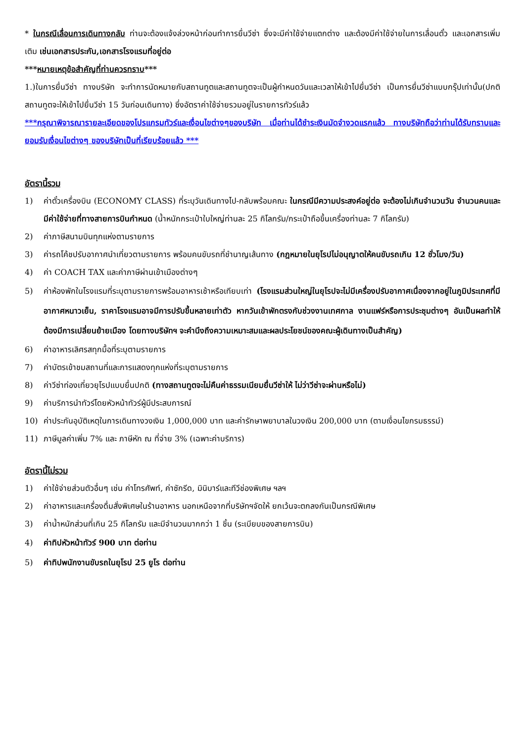* ในกรณีเลื่อนการเดินทางกลับ ท่านจะต้องแจ้งล่วงหน้าก่อนทำการยื่นวีซ่า ซึ่งจะมีค่าใช้จ่ายแตกต่าง และต้องมีค่าใช้จ่ายในการเลื่อนตั๋ว และเอกสารเพิ่มเติม เช่นเอกสารประกัน,เอกสารโรงแรมที่อยู่ต่อ
***หมายเหตุข้อสำคัญที่ท่านควรทราบ***
1.)ในการยื่นวีซ่า ทางบริษัท จะทำการนัดหมายกับสถานทูตและสถานทูตจะเป็นผู้กำหนดวันและเวลาให้เข้าไปยื่นวีซ่า เป็นการยื่นวีซ่าแบบกรุ๊ปเท่านั้น(ปกติสถานทูตจะให้เข้าไปยื่นวีซ่า 15 วันก่อนเดินทาง) ซึ่งอัตราค่าใช้จ่ายรวมอยู่ในรายการทัวร์แล้ว
***กรุณาพิจารณารายละเอียดของโปรแกรมทัวร์และเงื่อนไขต่างๆของบริษัท เมื่อท่านได้ชำระเงินมัดจำงวดแรกแล้ว ทางบริษัทถือว่าท่านได้รับทราบและยอมรับเงื่อนไขต่างๆ ของบริษัทเป็นที่เรียบร้อยแล้ว ***
อัตรานี้รวม
1) ค่าตั๋วเครื่องบิน (ECONOMY CLASS) ที่ระบุวันเดินทางไป-กลับพร้อมคณะ ในกรณีมีความประสงค์อยู่ต่อ จะต้องไม่เกินจำนวนวัน จำนวนคนและมีค่าใช้จ่ายที่ทางสายการบินกำหนด (น้ำหนักกระเป๋าใบใหญ่ท่านละ 25 กิโลกรัม/กระเป๋าถือขึ้นเครื่องท่านละ 7 กิโลกรัม)
2) ค่าภาษีสนามบินทุกแห่งตามรายการ
3) ค่ารถโค้ชปรับอากาศนำเที่ยวตามรายการ พร้อมคนขับรถที่ชำนาญเส้นทาง (กฎหมายในยุโรปไม่อนุญาตให้คนขับรถเกิน 12 ชั่วโมง/วัน)
4) ค่า COACH TAX และค่าภาษีผ่านเข้าเมืองต่างๆ
5) ค่าห้องพักในโรงแรมที่ระบุตามรายการพร้อมอาหารเช้าหรือเทียบเท่า (โรงแรมส่วนใหญ่ในยุโรปจะไม่มีเครื่องปรับอากาศเนื่องจากอยู่ในภูมิประเทศที่มีอากาศหนาวเย็น, ราคาโรงแรมอาจมีการปรับขึ้นหลายเท่าตัว หากวันเข้าพักตรงกับช่วงงานเทศกาล งานแฟร์หรือการประชุมต่างๆ อันเป็นผลทำให้ต้องมีการเปลี่ยนย้ายเมือง โดยทางบริษัทฯ จะคำนึงถึงความเหมาะสมและผลประโยชน์ของคณะผู้เดินทางเป็นสำคัญ)
6) ค่าอาหารเลิศรสทุกมื้อที่ระบุตามรายการ
7) ค่าบัตรเข้าชมสถานที่และการแสดงทุกแห่งที่ระบุตามรายการ
8) ค่าวีซ่าท่องเที่ยวยุโรปแบบยื่นปกติ (ทางสถานทูตจะไม่คืนค่าธรรมเนียมยื่นวีซ่าให้ ไม่ว่าวีซ่าจะผ่านหรือไม่)
9) ค่าบริการนำทัวร์โดยหัวหน้าทัวร์ผู้มีประสบการณ์
10) ค่าประกันอุบัติเหตุในการเดินทางวงเงิน 1,000,000 บาท และค่ารักษาพยาบาลในวงเงิน 200,000 บาท (ตามเงื่อนไขกรมธรรม์)
11) ภาษีมูลค่าเพิ่ม 7% และ ภาษีหัก ณ ที่จ่าย 3% (เฉพาะค่าบริการ)
อัตรานี้ไม่รวม
1) ค่าใช้จ่ายส่วนตัวอื่นๆ เช่น ค่าโทรศัพท์, ค่าซักรีด, มินิบาร์และทีวีช่องพิเศษ ฯลฯ
2) ค่าอาหารและเครื่องดื่มสั่งพิเศษในร้านอาหาร นอกเหนือจากที่บริษัทฯจัดให้ ยกเว้นจะตกลงกันเป็นกรณีพิเศษ
3) ค่าน้ำหนักส่วนที่เกิน 25 กิโลกรัม และมีจำนวนมากกว่า 1 ชิ้น (ระเบียบของสายการบิน)
4) ค่าทิปหัวหน้าทัวร์ 900 บาท ต่อท่าน
5) ค่าทิปพนักงานขับรถในยุโรป 25 ยูโร ต่อท่าน